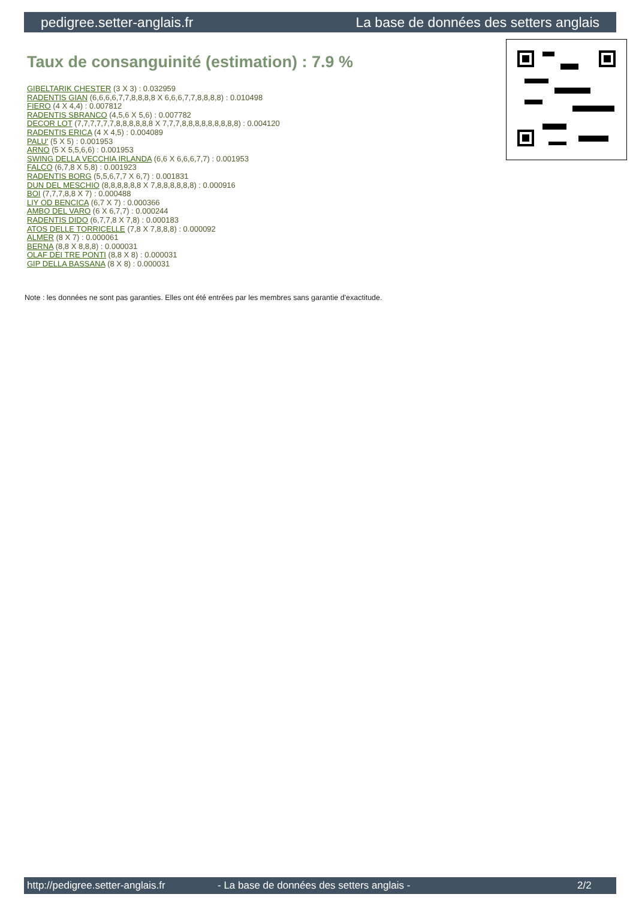pedigree.setter-anglais.fr La base de données des setters anglais
Taux de consanguinité (estimation) : 7.9 %
GIBELTARIK CHESTER (3 X 3) : 0.032959
RADENTIS GIAN (6,6,6,6,7,7,8,8,8,8 X 6,6,6,7,7,8,8,8,8) : 0.010498
FIERO (4 X 4,4) : 0.007812
RADENTIS SBRANCO (4,5,6 X 5,6) : 0.007782
DECOR LOT (7,7,7,7,7,7,8,8,8,8,8,8 X 7,7,7,8,8,8,8,8,8,8,8,8) : 0.004120
RADENTIS ERICA (4 X 4,5) : 0.004089
PALU' (5 X 5) : 0.001953
ARNO (5 X 5,5,6,6) : 0.001953
SWING DELLA VECCHIA IRLANDA (6,6 X 6,6,6,7,7) : 0.001953
FALCO (6,7,8 X 5,8) : 0.001923
RADENTIS BORG (5,5,6,7,7 X 6,7) : 0.001831
DUN DEL MESCHIO (8,8,8,8,8,8 X 7,8,8,8,8,8,8) : 0.000916
BOI (7,7,7,8,8 X 7) : 0.000488
LIY OD BENCICA (6,7 X 7) : 0.000366
AMBO DEL VARO (6 X 6,7,7) : 0.000244
RADENTIS DIDO (6,7,7,8 X 7,8) : 0.000183
ATOS DELLE TORRICELLE (7,8 X 7,8,8,8) : 0.000092
ALMER (8 X 7) : 0.000061
BERNA (8,8 X 8,8,8) : 0.000031
OLAF DEI TRE PONTI (8,8 X 8) : 0.000031
GIP DELLA BASSANA (8 X 8) : 0.000031
Note : les données ne sont pas garanties. Elles ont été entrées par les membres sans garantie d'exactitude.
http://pedigree.setter-anglais.fr - La base de données des setters anglais - 2/2